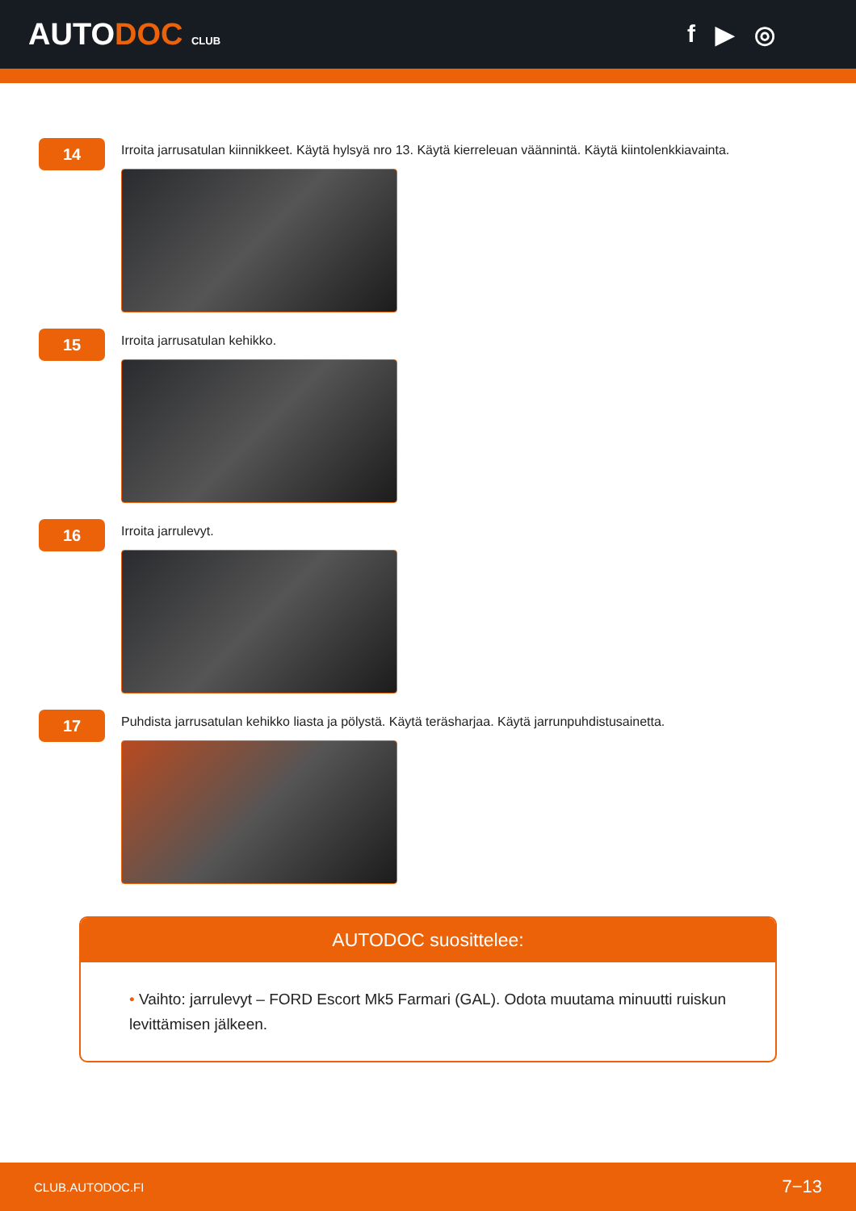AUTODOC CLUB
f ▶ ◎
14
Irroita jarrusatulan kiinnikkeet. Käytä hylsyä nro 13. Käytä kierreleuan väännintä. Käytä kiintolenkkiavainta.
15
Irroita jarrusatulan kehikko.
16
Irroita jarrulevyt.
17
Puhdista jarrusatulan kehikko liasta ja pölystä. Käytä teräsharjaa. Käytä jarrunpuhdistusainetta.
AUTODOC suosittelee:
• Vaihto: jarrulevyt – FORD Escort Mk5 Farmari (GAL). Odota muutama minuutti ruiskun levittämisen jälkeen.
CLUB.AUTODOC.FI 7−13